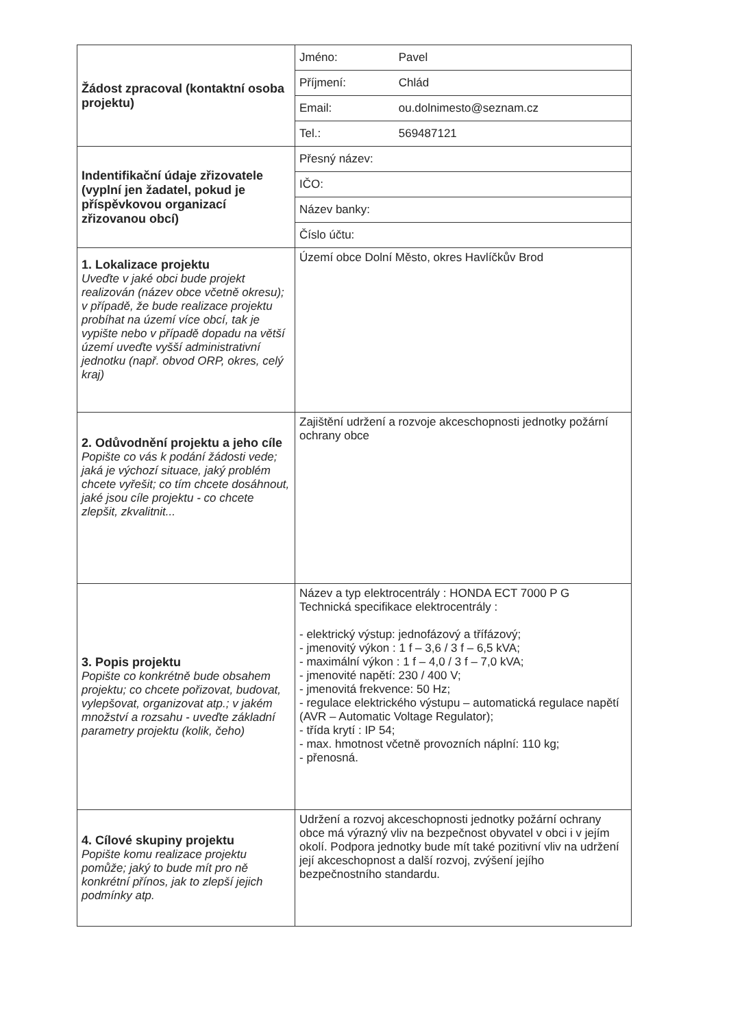| Žádost zpracoval (kontaktní osoba projektu) | / Jméno: Pavel / / Příjmení: Chlád / / Email: ou.dolnimesto@seznam.cz / / Tel.: 569487121 / |
| Indentifikační údaje zřizovatele (vyplní jen žadatel, pokud je příspěvkovou organizací zřizovanou obcí) | / Přesný název: / / IČO: / / Název banky: / / Číslo účtu: / |
| 1. Lokalizace projektu Uveďte v jaké obci bude projekt realizován (název obce včetně okresu); v případě, že bude realizace projektu probíhat na území více obcí, tak je vypište nebo v případě dopadu na větší území uveďte vyšší administrativní jednotku (např. obvod ORP, okres, celý kraj) | Území obce Dolní Město, okres Havlíčkův Brod |
| 2. Odůvodnění projektu a jeho cíle Popište co vás k podání žádosti vede; jaká je výchozí situace, jaký problém chcete vyřešit; co tím chcete dosáhnout, jaké jsou cíle projektu - co chcete zlepšit, zkvalitnit... | Zajištění udržení a rozvoje akceschopnosti jednotky požární ochrany obce |
| 3. Popis projektu Popište co konkrétně bude obsahem projektu; co chcete pořizovat, budovat, vylepšovat, organizovat atp.; v jakém množství a rozsahu - uveďte základní parametry projektu (kolik, čeho) | Název a typ elektrocentrály : HONDA ECT 7000 P G Technická specifikace elektrocentrály : - elektrický výstup: jednofázový a třífázový; - jmenovitý výkon : 1 f – 3,6 / 3 f – 6,5 kVA; - maximální výkon : 1 f – 4,0 / 3 f – 7,0 kVA; - jmenovité napětí: 230 / 400 V; - jmenovitá frekvence: 50 Hz; - regulace elektrického výstupu – automatická regulace napětí (AVR – Automatic Voltage Regulator); - třída krytí : IP 54; - max. hmotnost včetně provozních náplní: 110 kg; - přenosná. |
| 4. Cílové skupiny projektu Popište komu realizace projektu pomůže; jaký to bude mít pro ně konkrétní přínos, jak to zlepší jejich podmínky atp. | Udržení a rozvoj akceschopnosti jednotky požární ochrany obce má výrazný vliv na bezpečnost obyvatel v obci i v jejím okolí. Podpora jednotky bude mít také pozitivní vliv na udržení její akceschopnost a další rozvoj, zvýšení jejího bezpečnostního standardu. |